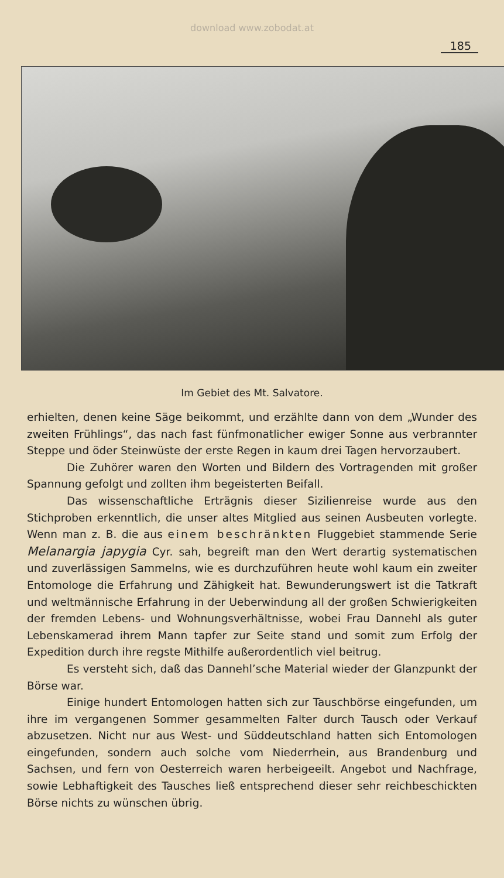download www.zobodat.at
185
Im Gebiet des Mt. Salvatore.
erhielten, denen keine Säge beikommt, und erzählte dann von dem „Wunder des zweiten Frühlings“, das nach fast fünfmonatlicher ewiger Sonne aus verbrannter Steppe und öder Steinwüste der erste Regen in kaum drei Tagen hervorzaubert.
Die Zuhörer waren den Worten und Bildern des Vortragenden mit großer Spannung gefolgt und zollten ihm begeisterten Beifall.
Das wissenschaftliche Erträgnis dieser Sizilienreise wurde aus den Stichproben erkenntlich, die unser altes Mitglied aus seinen Ausbeuten vorlegte. Wenn man z. B. die aus einem beschränkten Fluggebiet stammende Serie Melanargia japygia Cyr. sah, begreift man den Wert derartig systematischen und zuverlässigen Sammelns, wie es durchzuführen heute wohl kaum ein zweiter Entomologe die Erfahrung und Zähigkeit hat. Bewunderungswert ist die Tatkraft und weltmännische Erfahrung in der Ueberwindung all der großen Schwierigkeiten der fremden Lebens- und Wohnungsverhältnisse, wobei Frau Dannehl als guter Lebenskamerad ihrem Mann tapfer zur Seite stand und somit zum Erfolg der Expedition durch ihre regste Mithilfe außerordentlich viel beitrug.
Es versteht sich, daß das Dannehl’sche Material wieder der Glanzpunkt der Börse war.
Einige hundert Entomologen hatten sich zur Tauschbörse eingefunden, um ihre im vergangenen Sommer gesammelten Falter durch Tausch oder Verkauf abzusetzen. Nicht nur aus West- und Süddeutschland hatten sich Entomologen eingefunden, sondern auch solche vom Niederrhein, aus Brandenburg und Sachsen, und fern von Oesterreich waren herbeigeeilt. Angebot und Nachfrage, sowie Lebhaftigkeit des Tausches ließ entsprechend dieser sehr reichbeschickten Börse nichts zu wünschen übrig.